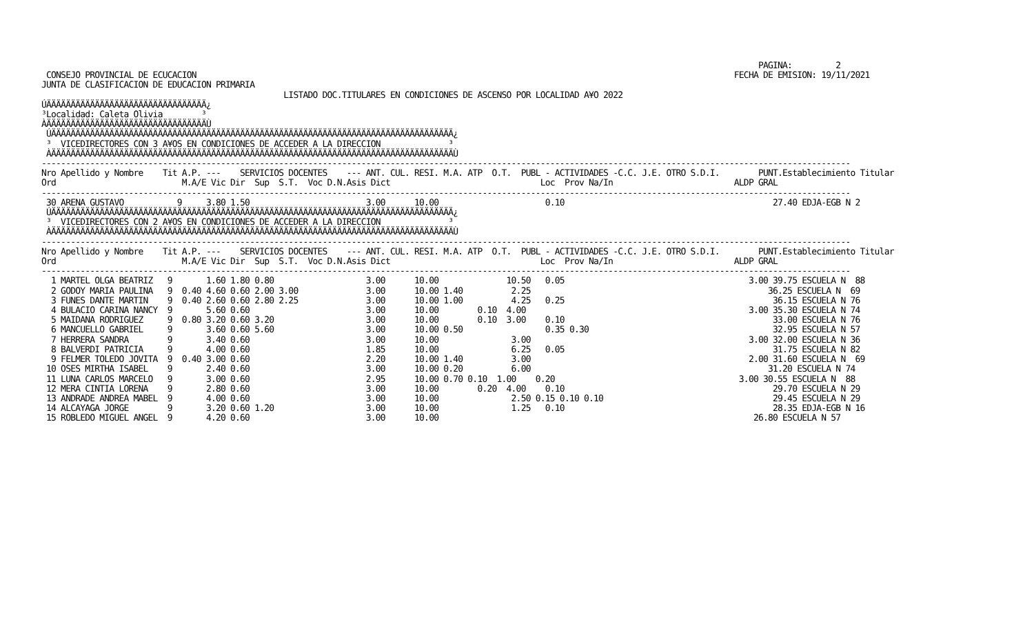PAGINA:         2
 CONSEJO PROVINCIAL DE ECUCACION                                                                                                               FECHA DE EMISION: 19/11/2021
JUNTA DE CLASIFICACION DE EDUCACION PRIMARIA
                                                  LISTADO DOC.TITULARES EN CONDICIONES DE ASCENSO POR LOCALIDAD A¥O 2022
ÚÄÄÄÄÄÄÄÄÄÄÄÄÄÄÄÄÄÄÄÄÄÄÄÄÄÄÄÄÄÄÄÄÄ¿
³Localidad: Caleta Olivia        ³
ÀÄÄÄÄÄÄÄÄÄÄÄÄÄÄÄÄÄÄÄÄÄÄÄÄÄÄÄÄÄÄÄÄÄÙ
 ÚÄÄÄÄÄÄÄÄÄÄÄÄÄÄÄÄÄÄÄÄÄÄÄÄÄÄÄÄÄÄÄÄÄÄÄÄÄÄÄÄÄÄÄÄÄÄÄÄÄÄÄÄÄÄÄÄÄÄÄÄÄÄÄÄÄÄÄÄÄÄÄÄÄÄÄÄÄÄÄÄÄÄÄ¿
 ³  VICEDIRECTORES CON 3 A¥OS EN CONDICIONES DE ACCEDER A LA DIRECCION              ³
 ÀÄÄÄÄÄÄÄÄÄÄÄÄÄÄÄÄÄÄÄÄÄÄÄÄÄÄÄÄÄÄÄÄÄÄÄÄÄÄÄÄÄÄÄÄÄÄÄÄÄÄÄÄÄÄÄÄÄÄÄÄÄÄÄÄÄÄÄÄÄÄÄÄÄÄÄÄÄÄÄÄÄÄÄÙ
-----------------------------------------------------------------------------------------------------------------------------------------------------------------------
Nro Apellido y Nombre    Tit A.P. ---    SERVICIOS DOCENTES    --- ANT. CUL. RESI. M.A. ATP  O.T.  PUBL - ACTIVIDADES -C.C. J.E. OTRO S.D.I.        PUNT.Establecimiento Titular
Ord                          M.A/E Vic Dir  Sup  S.T.  Voc D.N.Asis Dict                               Loc  Prov Na/In                         ALDP GRAL
-----------------------------------------------------------------------------------------------------------------------------------------------------------------------
 30 ARENA GUSTAVO           9     3.80 1.50                        3.00      10.00                      0.10                                           27.40 EDJA-EGB N 2
 ÚÄÄÄÄÄÄÄÄÄÄÄÄÄÄÄÄÄÄÄÄÄÄÄÄÄÄÄÄÄÄÄÄÄÄÄÄÄÄÄÄÄÄÄÄÄÄÄÄÄÄÄÄÄÄÄÄÄÄÄÄÄÄÄÄÄÄÄÄÄÄÄÄÄÄÄÄÄÄÄÄÄÄÄ¿
 ³  VICEDIRECTORES CON 2 A¥OS EN CONDICIONES DE ACCEDER A LA DIRECCION              ³
 ÀÄÄÄÄÄÄÄÄÄÄÄÄÄÄÄÄÄÄÄÄÄÄÄÄÄÄÄÄÄÄÄÄÄÄÄÄÄÄÄÄÄÄÄÄÄÄÄÄÄÄÄÄÄÄÄÄÄÄÄÄÄÄÄÄÄÄÄÄÄÄÄÄÄÄÄÄÄÄÄÄÄÄÄÙ
-----------------------------------------------------------------------------------------------------------------------------------------------------------------------
Nro Apellido y Nombre    Tit A.P. ---    SERVICIOS DOCENTES    --- ANT. CUL. RESI. M.A. ATP  O.T.  PUBL - ACTIVIDADES -C.C. J.E. OTRO S.D.I.        PUNT.Establecimiento Titular
Ord                          M.A/E Vic Dir  Sup  S.T.  Voc D.N.Asis Dict                               Loc  Prov Na/In                         ALDP GRAL
-----------------------------------------------------------------------------------------------------------------------------------------------------------------------
  1 MARTEL OLGA BEATRIZ   9       1.60 1.80 0.80                   3.00      10.00              10.50   0.05                                      3.00 39.75 ESCUELA N  88
  2 GODOY MARIA PAULINA   9  0.40 4.60 0.60 2.00 3.00              3.00      10.00 1.40          2.25                                                 36.25 ESCUELA N  69
  3 FUNES DANTE MARTIN    9  0.40 2.60 0.60 2.80 2.25              3.00      10.00 1.00          4.25   0.25                                           36.15 ESCUELA N 76
  4 BULACIO CARINA NANCY  9       5.60 0.60                        3.00      10.00        0.10  4.00                                              3.00 35.30 ESCUELA N 74
  5 MAIDANA RODRIGUEZ     9  0.80 3.20 0.60 3.20                   3.00      10.00        0.10  3.00    0.10                                           33.00 ESCUELA N 76
  6 MANCUELLO GABRIEL     9       3.60 0.60 5.60                   3.00      10.00 0.50                 0.35 0.30                                      32.95 ESCUELA N 57
  7 HERRERA SANDRA        9       3.40 0.60                        3.00      10.00               3.00                                             3.00 32.00 ESCUELA N 36
  8 BALVERDI PATRICIA     9       4.00 0.60                        1.85      10.00               6.25   0.05                                           31.75 ESCUELA N 82
  9 FELMER TOLEDO JOVITA  9  0.40 3.00 0.60                        2.20      10.00 1.40          3.00                                             2.00 31.60 ESCUELA N  69
 10 OSES MIRTHA ISABEL    9       2.40 0.60                        3.00      10.00 0.20          6.00                                                 31.20 ESCUELA N 74
 11 LUNA CARLOS MARCELO   9       3.00 0.60                        2.95      10.00 0.70 0.10  1.00    0.20                                      3.00 30.55 ESCUELA N  88
 12 MERA CINTIA LORENA    9       2.80 0.60                        3.00      10.00        0.20  4.00    0.10                                           29.70 ESCUELA N 29
 13 ANDRADE ANDREA MABEL  9       4.00 0.60                        3.00      10.00               2.50 0.15 0.10 0.10                                   29.45 ESCUELA N 29
 14 ALCAYAGA JORGE        9       3.20 0.60 1.20                   3.00      10.00               1.25   0.10                                           28.35 EDJA-EGB N 16
 15 ROBLEDO MIGUEL ANGEL  9       4.20 0.60                        3.00      10.00                                                                 26.80 ESCUELA N 57